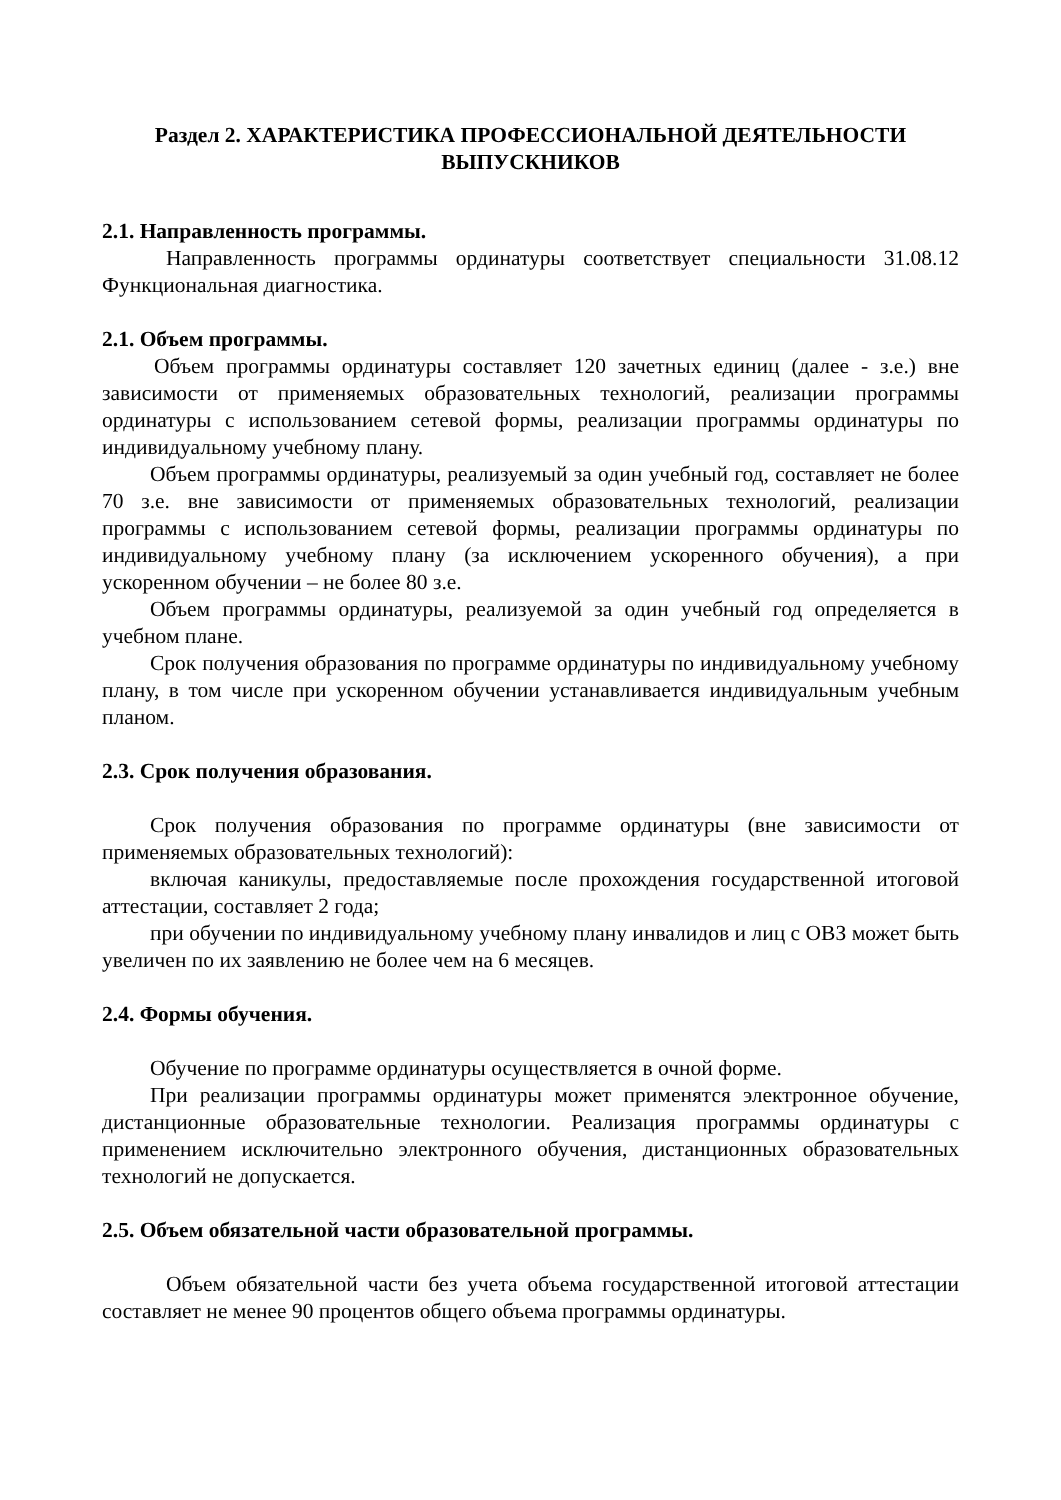Раздел 2. ХАРАКТЕРИСТИКА ПРОФЕССИОНАЛЬНОЙ ДЕЯТЕЛЬНОСТИ
ВЫПУСКНИКОВ
2.1. Направленность программы.
Направленность программы ординатуры соответствует специальности 31.08.12 Функциональная диагностика.
2.1. Объем программы.
Объем программы ординатуры составляет 120 зачетных единиц (далее - з.е.) вне зависимости от применяемых образовательных технологий, реализации программы ординатуры с использованием сетевой формы, реализации программы ординатуры по индивидуальному учебному плану.
Объем программы ординатуры, реализуемый за один учебный год, составляет не более 70 з.е. вне зависимости от применяемых образовательных технологий, реализации программы с использованием сетевой формы, реализации программы ординатуры по индивидуальному учебному плану (за исключением ускоренного обучения), а при ускоренном обучении – не более 80 з.е.
Объем программы ординатуры, реализуемой за один учебный год определяется в учебном плане.
Срок получения образования по программе ординатуры по индивидуальному учебному плану, в том числе при ускоренном обучении устанавливается индивидуальным учебным планом.
2.3. Срок получения образования.
Срок получения образования по программе ординатуры (вне зависимости от применяемых образовательных технологий):
включая каникулы, предоставляемые после прохождения государственной итоговой аттестации, составляет 2 года;
при обучении по индивидуальному учебному плану инвалидов и лиц с ОВЗ может быть увеличен по их заявлению не более чем на 6 месяцев.
2.4. Формы обучения.
Обучение по программе ординатуры осуществляется в очной форме.
При реализации программы ординатуры может применятся электронное обучение, дистанционные образовательные технологии. Реализация программы ординатуры с применением исключительно электронного обучения, дистанционных образовательных технологий не допускается.
2.5. Объем обязательной части образовательной программы.
Объем обязательной части без учета объема государственной итоговой аттестации составляет не менее 90 процентов общего объема программы ординатуры.